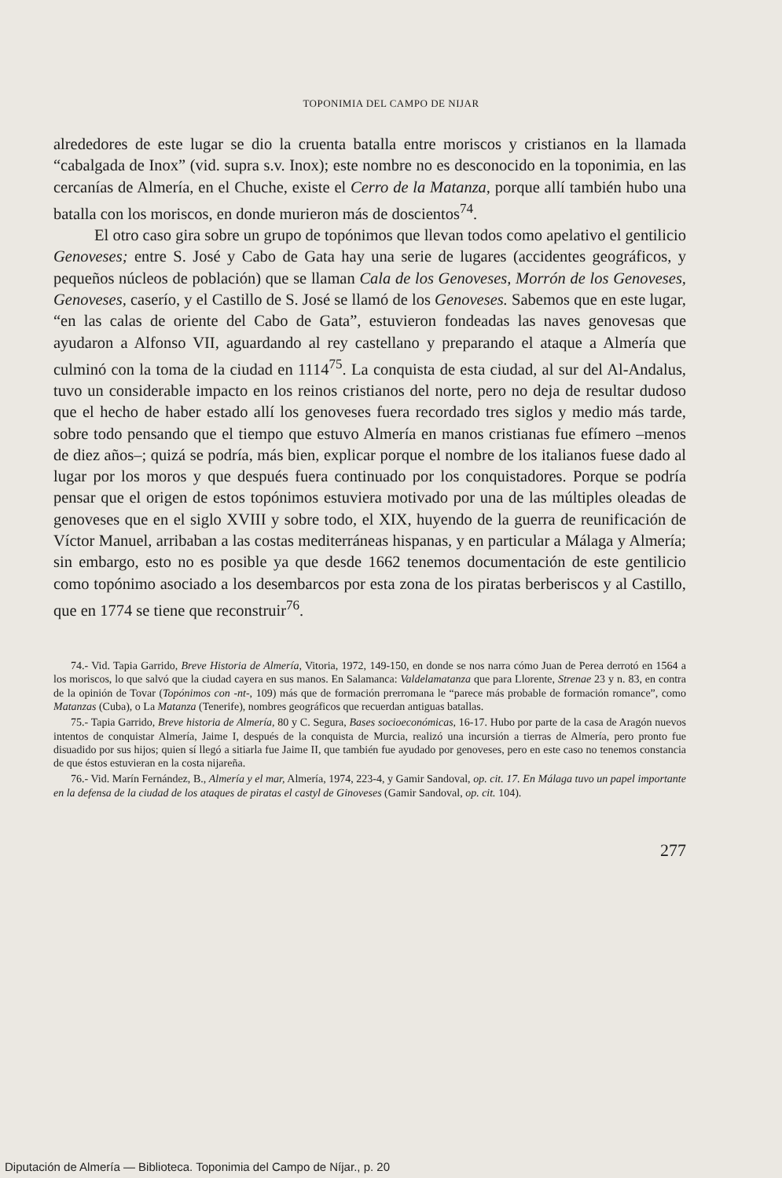TOPONIMIA DEL CAMPO DE NIJAR
alrededores de este lugar se dio la cruenta batalla entre moriscos y cristianos en la llamada “cabalgada de Inox” (vid. supra s.v. Inox); este nombre no es desconocido en la toponimia, en las cercanías de Almería, en el Chuche, existe el Cerro de la Matanza, porque allí también hubo una batalla con los moriscos, en donde murieron más de doscientos<sup>74</sup>.
El otro caso gira sobre un grupo de topónimos que llevan todos como apelativo el gentilicio Genoveses; entre S. José y Cabo de Gata hay una serie de lugares (accidentes geográficos, y pequeños núcleos de población) que se llaman Cala de los Genoveses, Morrón de los Genoveses, Genoveses, caserío, y el Castillo de S. José se llamó de los Genoveses. Sabemos que en este lugar, “en las calas de oriente del Cabo de Gata”, estuvieron fondeadas las naves genovesas que ayudaron a Alfonso VII, aguardando al rey castellano y preparando el ataque a Almería que culminó con la toma de la ciudad en 1114<sup>75</sup>. La conquista de esta ciudad, al sur del Al-Andalus, tuvo un considerable impacto en los reinos cristianos del norte, pero no deja de resultar dudoso que el hecho de haber estado allí los genoveses fuera recordado tres siglos y medio más tarde, sobre todo pensando que el tiempo que estuvo Almería en manos cristianas fue efímero –menos de diez años–; quizá se podría, más bien, explicar porque el nombre de los italianos fuese dado al lugar por los moros y que después fuera continuado por los conquistadores. Porque se podría pensar que el origen de estos topónimos estuviera motivado por una de las múltiples oleadas de genoveses que en el siglo XVIII y sobre todo, el XIX, huyendo de la guerra de reunificación de Víctor Manuel, arribaban a las costas mediterráneas hispanas, y en particular a Málaga y Almería; sin embargo, esto no es posible ya que desde 1662 tenemos documentación de este gentilicio como topónimo asociado a los desembarcos por esta zona de los piratas berberiscos y al Castillo, que en 1774 se tiene que reconstruir<sup>76</sup>.
74.- Vid. Tapia Garrido, Breve Historia de Almería, Vitoria, 1972, 149-150, en donde se nos narra cómo Juan de Perea derrotó en 1564 a los moriscos, lo que salvó que la ciudad cayera en sus manos. En Salamanca: Valdelamatanza que para Llorente, Strenae 23 y n. 83, en contra de la opinión de Tovar (Topónimos con -nt-, 109) más que de formación prerromana le “parece más probable de formación romance”, como Matanzas (Cuba), o La Matanza (Tenerife), nombres geográficos que recuerdan antiguas batallas.
75.- Tapia Garrido, Breve historia de Almería, 80 y C. Segura, Bases socioeconómicas, 16-17. Hubo por parte de la casa de Aragón nuevos intentos de conquistar Almería, Jaime I, después de la conquista de Murcia, realizó una incursión a tierras de Almería, pero pronto fue disuadido por sus hijos; quien sí llegó a sitiarla fue Jaime II, que también fue ayudado por genoveses, pero en este caso no tenemos constancia de que éstos estuvieran en la costa nijareña.
76.- Vid. Marín Fernández, B., Almería y el mar, Almería, 1974, 223-4, y Gamir Sandoval, op. cit. 17. En Málaga tuvo un papel importante en la defensa de la ciudad de los ataques de piratas el castyl de Ginoveses (Gamir Sandoval, op. cit. 104).
277
Diputación de Almería — Biblioteca. Toponimia del Campo de Níjar., p. 20